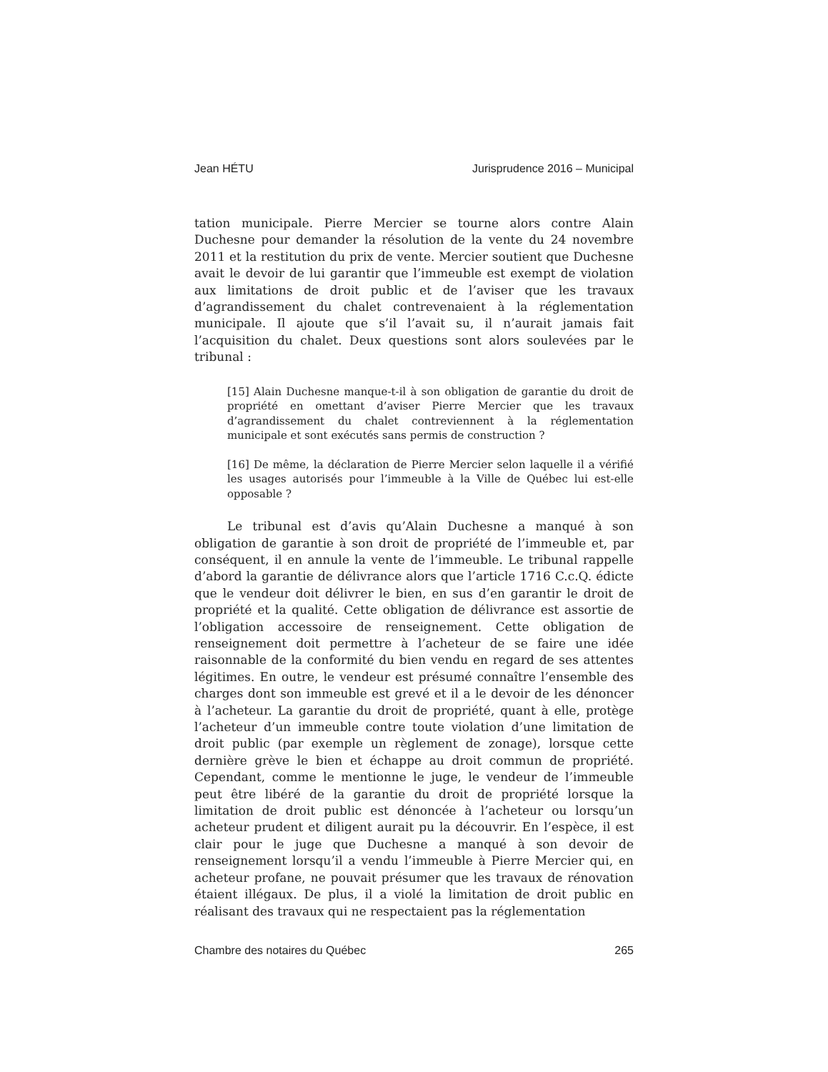Jean HÉTU Jurisprudence 2016 – Municipal
tation municipale. Pierre Mercier se tourne alors contre Alain Duchesne pour demander la résolution de la vente du 24 novembre 2011 et la restitution du prix de vente. Mercier soutient que Duchesne avait le devoir de lui garantir que l’immeuble est exempt de violation aux limitations de droit public et de l’aviser que les travaux d’agrandissement du chalet contrevenaient à la réglementation municipale. Il ajoute que s’il l’avait su, il n’aurait jamais fait l’acquisition du chalet. Deux questions sont alors soulevées par le tribunal :
[15] Alain Duchesne manque-t-il à son obligation de garantie du droit de propriété en omettant d’aviser Pierre Mercier que les travaux d’agrandissement du chalet contreviennent à la réglementation municipale et sont exécutés sans permis de construction ?
[16] De même, la déclaration de Pierre Mercier selon laquelle il a vérifié les usages autorisés pour l’immeuble à la Ville de Québec lui est-elle opposable ?
Le tribunal est d’avis qu’Alain Duchesne a manqué à son obligation de garantie à son droit de propriété de l’immeuble et, par conséquent, il en annule la vente de l’immeuble. Le tribunal rappelle d’abord la garantie de délivrance alors que l’article 1716 C.c.Q. édicte que le vendeur doit délivrer le bien, en sus d’en garantir le droit de propriété et la qualité. Cette obligation de délivrance est assortie de l’obligation accessoire de renseignement. Cette obligation de renseignement doit permettre à l’acheteur de se faire une idée raisonnable de la conformité du bien vendu en regard de ses attentes légitimes. En outre, le vendeur est présumé connaître l’ensemble des charges dont son immeuble est grevé et il a le devoir de les dénoncer à l’acheteur. La garantie du droit de propriété, quant à elle, protège l’acheteur d’un immeuble contre toute violation d’une limitation de droit public (par exemple un règlement de zonage), lorsque cette dernière grève le bien et échappe au droit commun de propriété. Cependant, comme le mentionne le juge, le vendeur de l’immeuble peut être libéré de la garantie du droit de propriété lorsque la limitation de droit public est dénoncée à l’acheteur ou lorsqu’un acheteur prudent et diligent aurait pu la découvrir. En l’espèce, il est clair pour le juge que Duchesne a manqué à son devoir de renseignement lorsqu’il a vendu l’immeuble à Pierre Mercier qui, en acheteur profane, ne pouvait présumer que les travaux de rénovation étaient illégaux. De plus, il a violé la limitation de droit public en réalisant des travaux qui ne respectaient pas la réglementation
Chambre des notaires du Québec 265